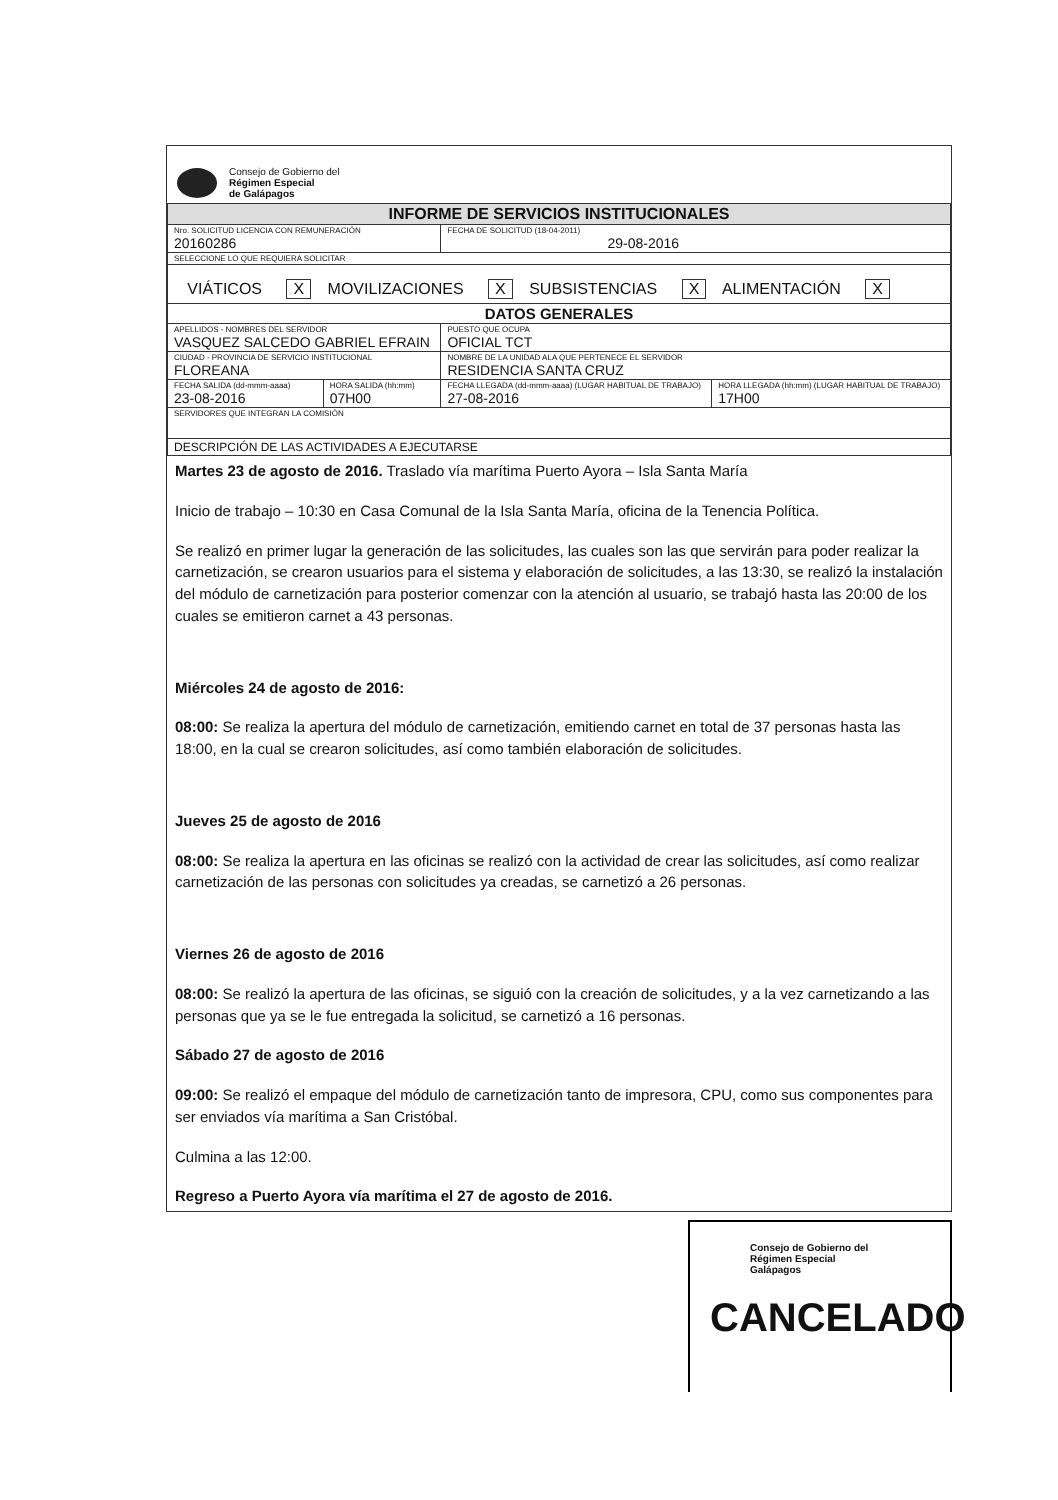Consejo de Gobierno del
Régimen Especial
de Galápagos
| INFORME DE SERVICIOS INSTITUCIONALES | | | |
| Nro. SOLICITUD LICENCIA CON REMUNERACIÓN 20160286 | | FECHA DE SOLICITUD (18-04-2011) 29-08-2016 | |
| SELECCIONE LO QUE REQUIERA SOLICITAR | | | |
| VIÁTICOS X MOVILIZACIONES X SUBSISTENCIAS X ALIMENTACIÓN X | | | |
| DATOS GENERALES | | | |
| APELLIDOS - NOMBRES DEL SERVIDOR VASQUEZ SALCEDO GABRIEL EFRAIN | | PUESTO QUE OCUPA OFICIAL TCT | |
| CIUDAD - PROVINCIA DE SERVICIO INSTITUCIONAL FLOREANA | | NOMBRE DE LA UNIDAD ALA QUE PERTENECE EL SERVIDOR RESIDENCIA SANTA CRUZ | |
| FECHA SALIDA (dd-mmm-aaaa) 23-08-2016 | HORA SALIDA (hh:mm) 07H00 | FECHA LLEGADA (dd-mmm-aaaa) (LUGAR HABITUAL DE TRABAJO) 27-08-2016 | HORA LLEGADA (hh:mm) (LUGAR HABITUAL DE TRABAJO) 17H00 |
| SERVIDORES QUE INTEGRAN LA COMISIÓN | | | |
| DESCRIPCIÓN DE LAS ACTIVIDADES A EJECUTARSE | | | |
Martes 23 de agosto de 2016. Traslado vía marítima Puerto Ayora – Isla Santa María
Inicio de trabajo – 10:30 en Casa Comunal de la Isla Santa María, oficina de la Tenencia Política.
Se realizó en primer lugar la generación de las solicitudes, las cuales son las que servirán para poder realizar la carnetización, se crearon usuarios para el sistema y elaboración de solicitudes, a las 13:30, se realizó la instalación del módulo de carnetización para posterior comenzar con la atención al usuario, se trabajó hasta las 20:00 de los cuales se emitieron carnet a 43 personas.
Miércoles 24 de agosto de 2016:
08:00: Se realiza la apertura del módulo de carnetización, emitiendo carnet en total de 37 personas hasta las 18:00, en la cual se crearon solicitudes, así como también elaboración de solicitudes.
Jueves 25 de agosto de 2016
08:00: Se realiza la apertura en las oficinas se realizó con la actividad de crear las solicitudes, así como realizar carnetización de las personas con solicitudes ya creadas, se carnetizó a 26 personas.
Viernes 26 de agosto de 2016
08:00: Se realizó la apertura de las oficinas, se siguió con la creación de solicitudes, y a la vez carnetizando a las personas que ya se le fue entregada la solicitud, se carnetizó a 16 personas.
Sábado 27 de agosto de 2016
09:00: Se realizó el empaque del módulo de carnetización tanto de impresora, CPU, como sus componentes para ser enviados vía marítima a San Cristóbal.
Culmina a las 12:00.
Regreso a Puerto Ayora vía marítima el 27 de agosto de 2016.
Consejo de Gobierno del
Régimen Especial
Galápagos
CANCELADO